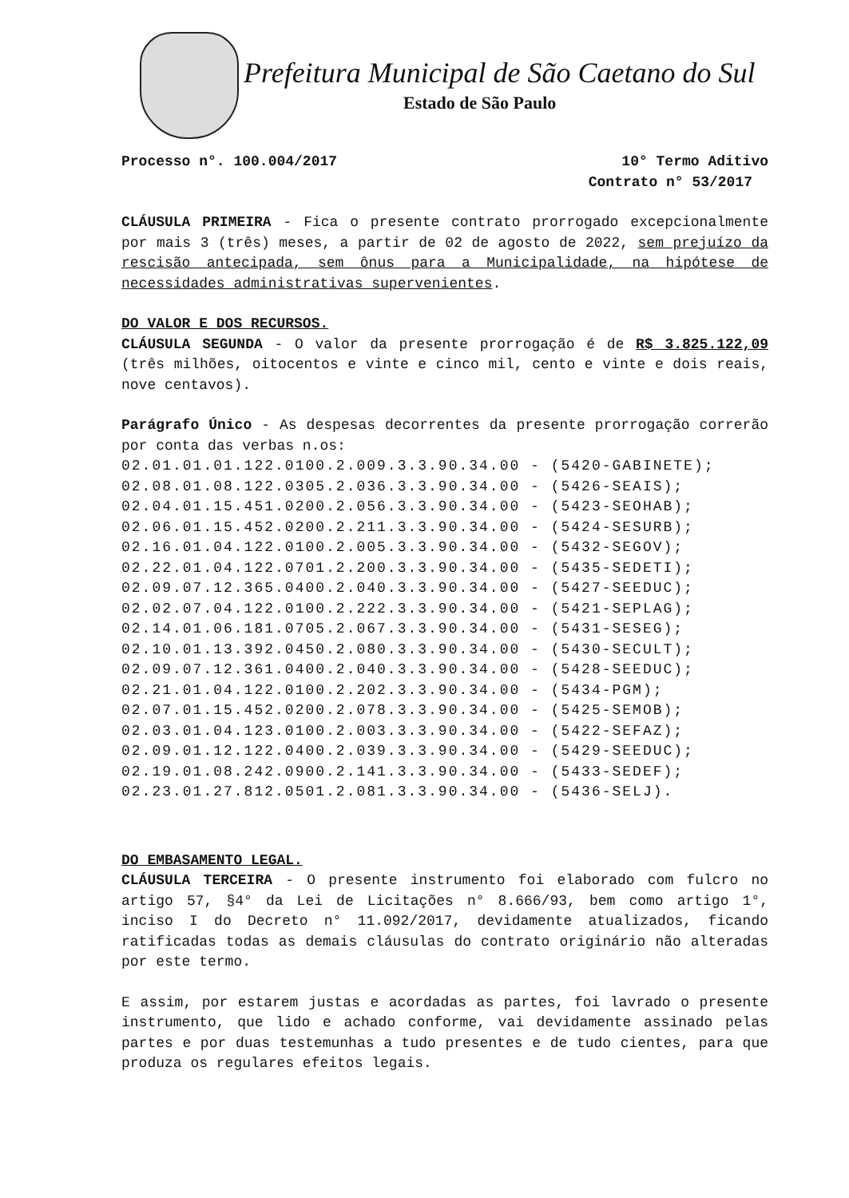Prefeitura Municipal de São Caetano do Sul
Estado de São Paulo
Processo n°. 100.004/2017 10° Termo Aditivo
Contrato n° 53/2017
CLÁUSULA PRIMEIRA - Fica o presente contrato prorrogado excepcionalmente por mais 3 (três) meses, a partir de 02 de agosto de 2022, sem prejuízo da rescisão antecipada, sem ônus para a Municipalidade, na hipótese de necessidades administrativas supervenientes.
DO VALOR E DOS RECURSOS.
CLÁUSULA SEGUNDA - O valor da presente prorrogação é de R$ 3.825.122,09 (três milhões, oitocentos e vinte e cinco mil, cento e vinte e dois reais, nove centavos).
Parágrafo Único - As despesas decorrentes da presente prorrogação correrão por conta das verbas n.os:
02.01.01.01.122.0100.2.009.3.3.90.34.00 - (5420-GABINETE); 02.08.01.08.122.0305.2.036.3.3.90.34.00 - (5426-SEAIS); 02.04.01.15.451.0200.2.056.3.3.90.34.00 - (5423-SEOHAB); 02.06.01.15.452.0200.2.211.3.3.90.34.00 - (5424-SESURB); 02.16.01.04.122.0100.2.005.3.3.90.34.00 - (5432-SEGOV); 02.22.01.04.122.0701.2.200.3.3.90.34.00 - (5435-SEDETI); 02.09.07.12.365.0400.2.040.3.3.90.34.00 - (5427-SEEDUC); 02.02.07.04.122.0100.2.222.3.3.90.34.00 - (5421-SEPLAG); 02.14.01.06.181.0705.2.067.3.3.90.34.00 - (5431-SESEG); 02.10.01.13.392.0450.2.080.3.3.90.34.00 - (5430-SECULT); 02.09.07.12.361.0400.2.040.3.3.90.34.00 - (5428-SEEDUC); 02.21.01.04.122.0100.2.202.3.3.90.34.00 - (5434-PGM); 02.07.01.15.452.0200.2.078.3.3.90.34.00 - (5425-SEMOB); 02.03.01.04.123.0100.2.003.3.3.90.34.00 - (5422-SEFAZ); 02.09.01.12.122.0400.2.039.3.3.90.34.00 - (5429-SEEDUC); 02.19.01.08.242.0900.2.141.3.3.90.34.00 - (5433-SEDEF); 02.23.01.27.812.0501.2.081.3.3.90.34.00 - (5436-SELJ).
DO EMBASAMENTO LEGAL.
CLÁUSULA TERCEIRA - O presente instrumento foi elaborado com fulcro no artigo 57, §4° da Lei de Licitações n° 8.666/93, bem como artigo 1°, inciso I do Decreto n° 11.092/2017, devidamente atualizados, ficando ratificadas todas as demais cláusulas do contrato originário não alteradas por este termo.
E assim, por estarem justas e acordadas as partes, foi lavrado o presente instrumento, que lido e achado conforme, vai devidamente assinado pelas partes e por duas testemunhas a tudo presentes e de tudo cientes, para que produza os regulares efeitos legais.